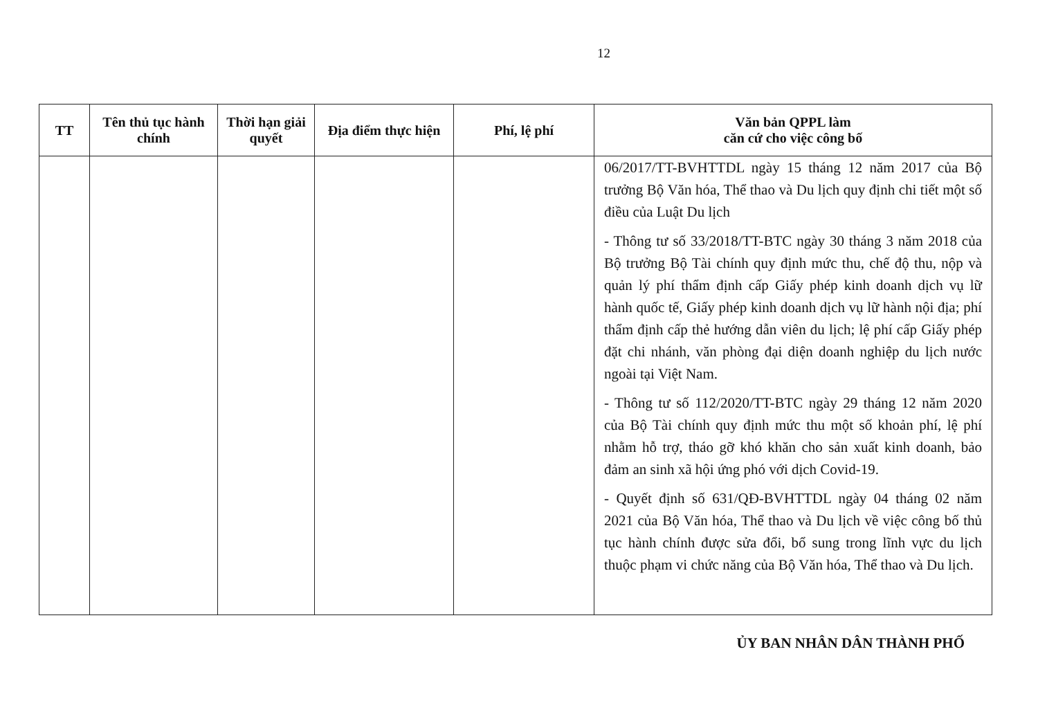12
| TT | Tên thủ tục hành chính | Thời hạn giải quyết | Địa điểm thực hiện | Phí, lệ phí | Văn bản QPPL làm căn cứ cho việc công bố |
| --- | --- | --- | --- | --- | --- |
| | | | | | 06/2017/TT-BVHTTDL ngày 15 tháng 12 năm 2017 của Bộ trưởng Bộ Văn hóa, Thể thao và Du lịch quy định chi tiết một số điều của Luật Du lịch - Thông tư số 33/2018/TT-BTC ngày 30 tháng 3 năm 2018 của Bộ trưởng Bộ Tài chính quy định mức thu, chế độ thu, nộp và quản lý phí thẩm định cấp Giấy phép kinh doanh dịch vụ lữ hành quốc tế, Giấy phép kinh doanh dịch vụ lữ hành nội địa; phí thẩm định cấp thẻ hướng dẫn viên du lịch; lệ phí cấp Giấy phép đặt chi nhánh, văn phòng đại diện doanh nghiệp du lịch nước ngoài tại Việt Nam. - Thông tư số 112/2020/TT-BTC ngày 29 tháng 12 năm 2020 của Bộ Tài chính quy định mức thu một số khoản phí, lệ phí nhằm hỗ trợ, tháo gỡ khó khăn cho sản xuất kinh doanh, bảo đảm an sinh xã hội ứng phó với dịch Covid-19. - Quyết định số 631/QĐ-BVHTTDL ngày 04 tháng 02 năm 2021 của Bộ Văn hóa, Thể thao và Du lịch về việc công bố thủ tục hành chính được sửa đổi, bổ sung trong lĩnh vực du lịch thuộc phạm vi chức năng của Bộ Văn hóa, Thể thao và Du lịch. |
ỦY BAN NHÂN DÂN THÀNH PHỐ